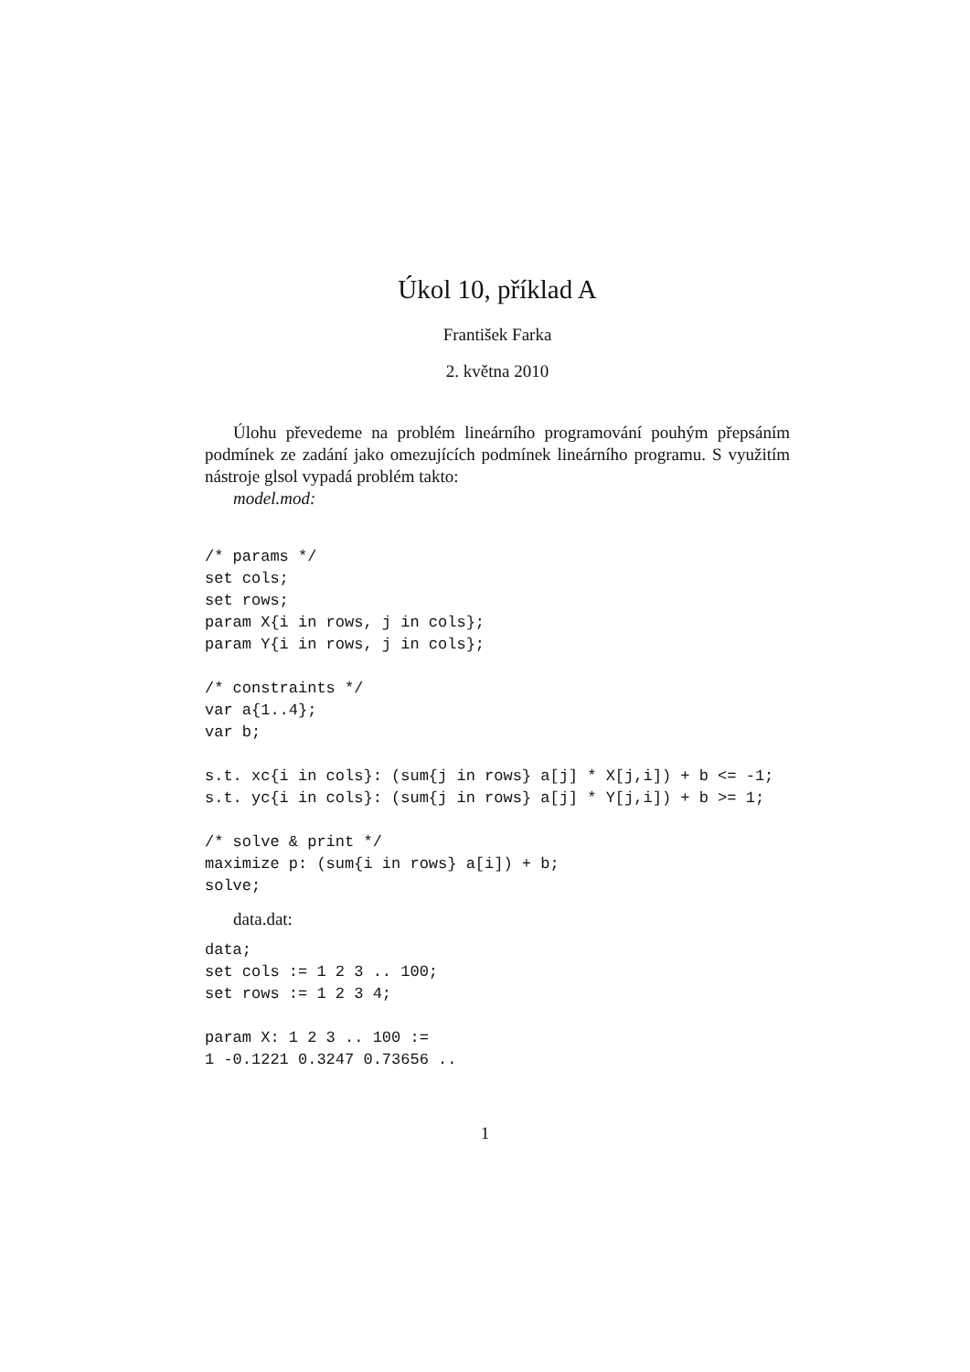Úkol 10, příklad A
František Farka
2. května 2010
Úlohu převedeme na problém lineárního programování pouhým přepsáním podmínek ze zadání jako omezujících podmínek lineárního programu. S využitím nástroje glsol vypadá problém takto:
model.mod:
/* params */
set cols;
set rows;
param X{i in rows, j in cols};
param Y{i in rows, j in cols};

/* constraints */
var a{1..4};
var b;

s.t. xc{i in cols}: (sum{j in rows} a[j] * X[j,i]) + b <= -1;
s.t. yc{i in cols}: (sum{j in rows} a[j] * Y[j,i]) + b >= 1;

/* solve & print */
maximize p: (sum{i in rows} a[i]) + b;
solve;
data.dat:
data;
set cols := 1 2 3 .. 100;
set rows := 1 2 3 4;

param X: 1 2 3 .. 100 :=
1 -0.1221 0.3247 0.73656 ..
1